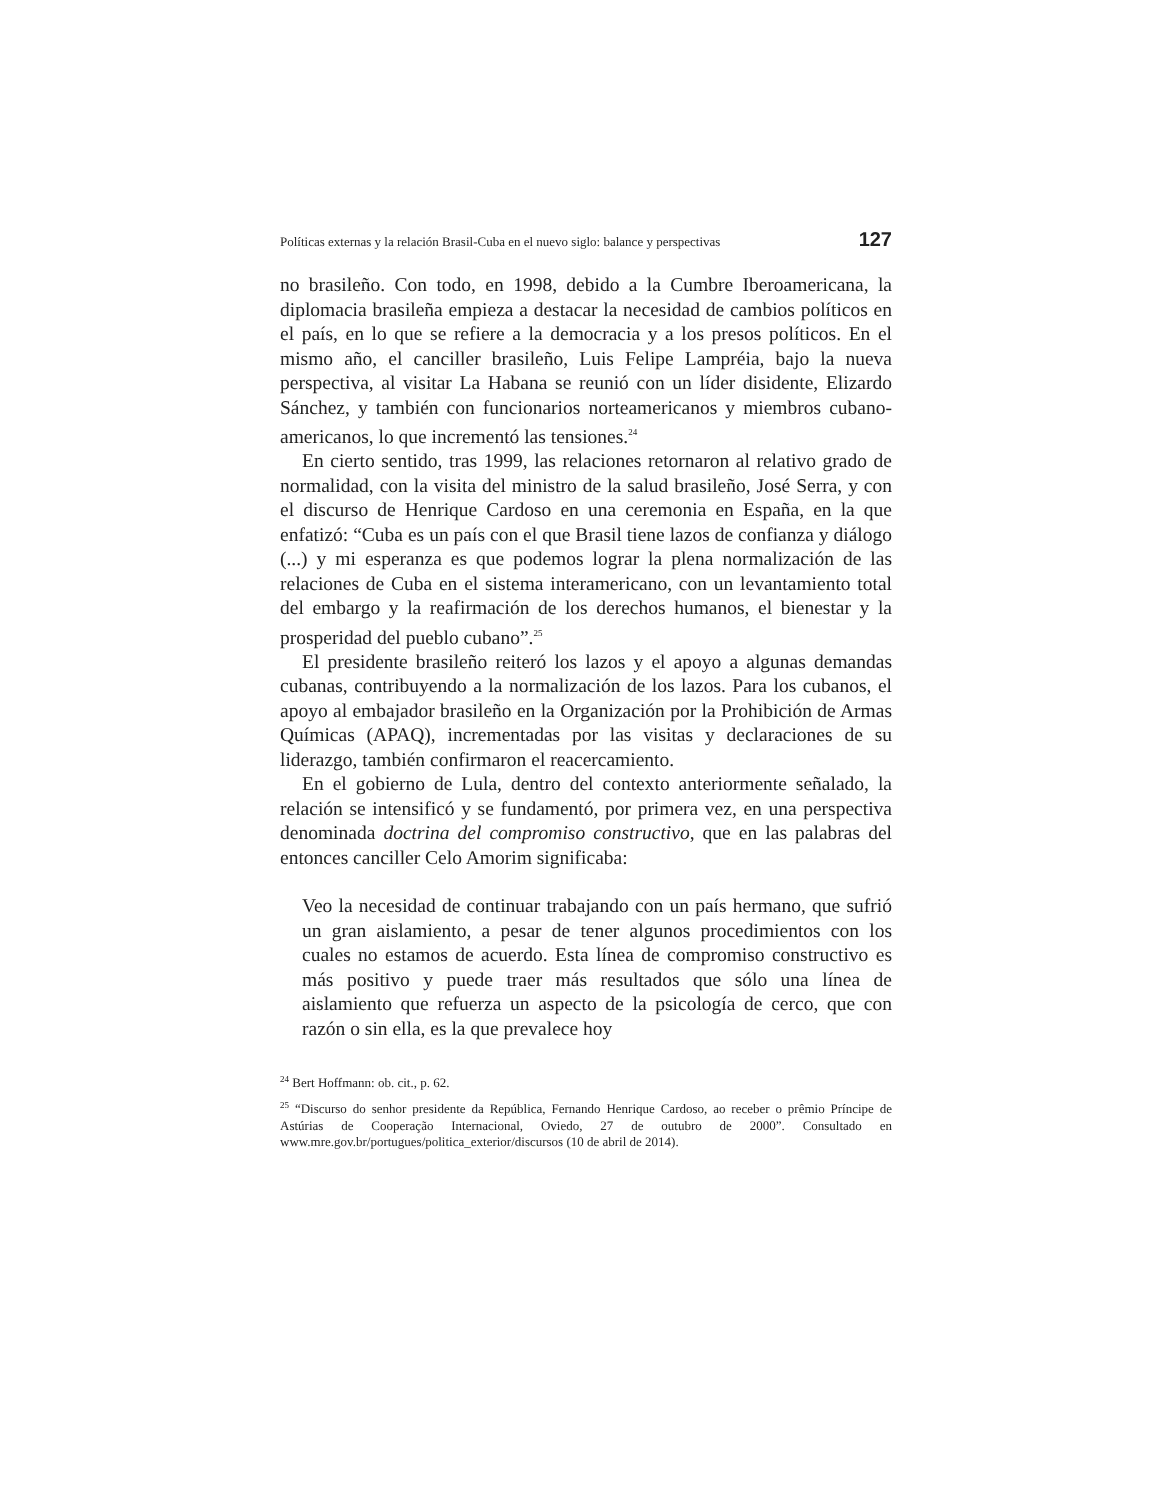Políticas externas y la relación Brasil-Cuba en el nuevo siglo: balance y perspectivas 127
no brasileño. Con todo, en 1998, debido a la Cumbre Iberoamericana, la diplomacia brasileña empieza a destacar la necesidad de cambios políticos en el país, en lo que se refiere a la democracia y a los presos políticos. En el mismo año, el canciller brasileño, Luis Felipe Lampréia, bajo la nueva perspectiva, al visitar La Habana se reunió con un líder disidente, Elizardo Sánchez, y también con funcionarios norteamericanos y miembros cubano-americanos, lo que incrementó las tensiones.<sup>24</sup>
En cierto sentido, tras 1999, las relaciones retornaron al relativo grado de normalidad, con la visita del ministro de la salud brasileño, José Serra, y con el discurso de Henrique Cardoso en una ceremonia en España, en la que enfatizó: “Cuba es un país con el que Brasil tiene lazos de confianza y diálogo (...) y mi esperanza es que podemos lograr la plena normalización de las relaciones de Cuba en el sistema interamericano, con un levantamiento total del embargo y la reafirmación de los derechos humanos, el bienestar y la prosperidad del pueblo cubano”.<sup>25</sup>
El presidente brasileño reiteró los lazos y el apoyo a algunas demandas cubanas, contribuyendo a la normalización de los lazos. Para los cubanos, el apoyo al embajador brasileño en la Organización por la Prohibición de Armas Químicas (APAQ), incrementadas por las visitas y declaraciones de su liderazgo, también confirmaron el reacercamiento.
En el gobierno de Lula, dentro del contexto anteriormente señalado, la relación se intensificó y se fundamentó, por primera vez, en una perspectiva denominada doctrina del compromiso constructivo, que en las palabras del entonces canciller Celo Amorim significaba:
Veo la necesidad de continuar trabajando con un país hermano, que sufrió un gran aislamiento, a pesar de tener algunos procedimientos con los cuales no estamos de acuerdo. Esta línea de compromiso constructivo es más positivo y puede traer más resultados que sólo una línea de aislamiento que refuerza un aspecto de la psicología de cerco, que con razón o sin ella, es la que prevalece hoy
<sup>24</sup> Bert Hoffmann: ob. cit., p. 62.
<sup>25</sup> “Discurso do senhor presidente da República, Fernando Henrique Cardoso, ao receber o prêmio Príncipe de Astúrias de Cooperação Internacional, Oviedo, 27 de outubro de 2000”. Consultado en www.mre.gov.br/portugues/politica_exterior/discursos (10 de abril de 2014).